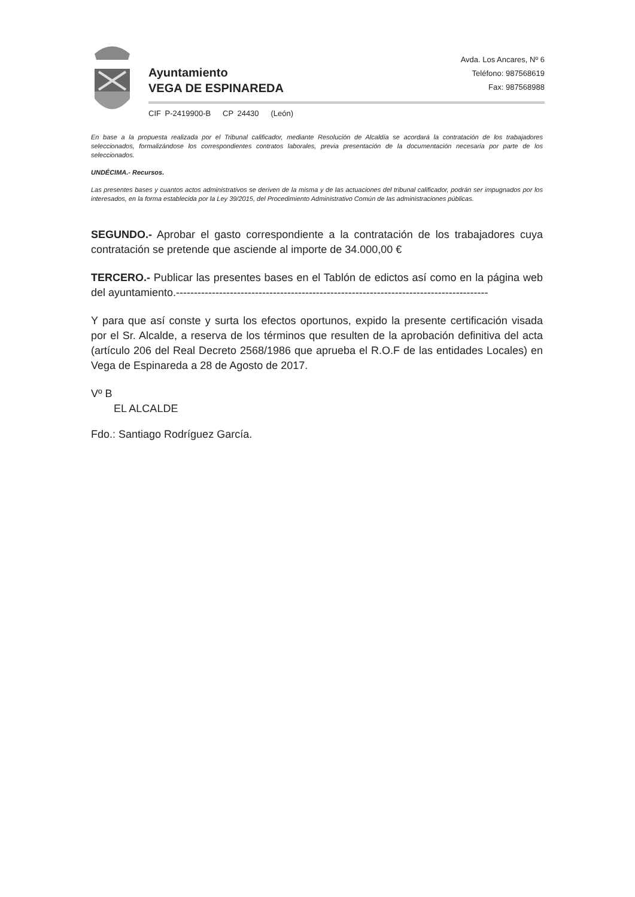Ayuntamiento
VEGA DE ESPINAREDA
Avda. Los Ancares, Nº 6
Teléfono: 987568619
Fax: 987568988
CIF P-2419900-B CP 24430 (León)
En base a la propuesta realizada por el Tribunal calificador, mediante Resolución de Alcaldía se acordará la contratación de los trabajadores seleccionados, formalizándose los correspondientes contratos laborales, previa presentación de la documentación necesaria por parte de los seleccionados.
UNDÉCIMA.- Recursos.
Las presentes bases y cuantos actos administrativos se deriven de la misma y de las actuaciones del tribunal calificador, podrán ser impugnados por los interesados, en la forma establecida por la Ley 39/2015, del Procedimiento Administrativo Común de las administraciones públicas.
SEGUNDO.- Aprobar el gasto correspondiente a la contratación de los trabajadores cuya contratación se pretende que asciende al importe de 34.000,00 €
TERCERO.- Publicar las presentes bases en el Tablón de edictos así como en la página web del ayuntamiento.---------------------------------------------------------------------------------------
Y para que así conste y surta los efectos oportunos, expido la presente certificación visada por el Sr. Alcalde, a reserva de los términos que resulten de la aprobación definitiva del acta (artículo 206 del Real Decreto 2568/1986 que aprueba el R.O.F de las entidades Locales) en Vega de Espinareda a 28 de Agosto de 2017.
Vº B
EL ALCALDE
Fdo.: Santiago Rodríguez García.